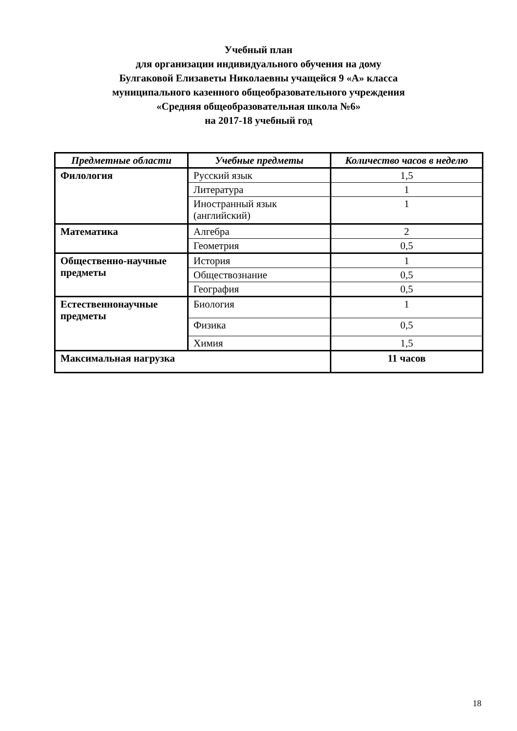Учебный план
для организации индивидуального обучения на дому
Булгаковой Елизаветы Николаевны учащейся 9 «А» класса
муниципального казенного общеобразовательного учреждения
«Средняя общеобразовательная школа №6»
на 2017-18 учебный год
| Предметные области | Учебные предметы | Количество часов в неделю |
| --- | --- | --- |
| Филология | Русский язык | 1,5 |
| | Литература | 1 |
| | Иностранный язык (английский) | 1 |
| Математика | Алгебра | 2 |
| | Геометрия | 0,5 |
| Общественно-научные предметы | История | 1 |
| | Обществознание | 0,5 |
| | География | 0,5 |
| Естественнонаучные предметы | Биология | 1 |
| | Физика | 0,5 |
| | Химия | 1,5 |
| Максимальная нагрузка | | 11 часов |
18